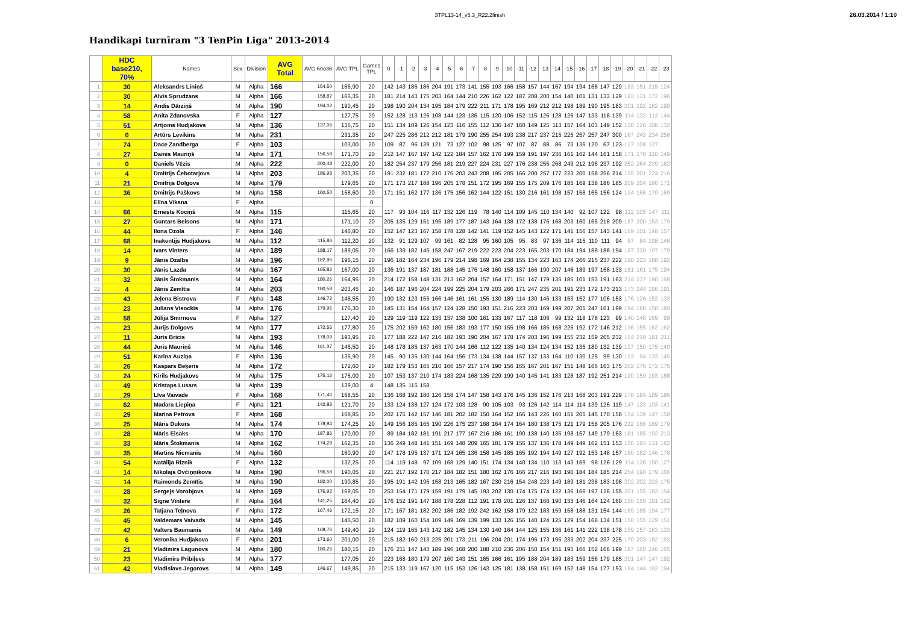3TPL13-14_v5.3_R22.2finish
26.03.2014 / 1:10
Handikapi turnīram "3 TenPin Liga" 2013-2014
| | HDC base210, 70% | Names | Sex | Division | AVG Total | AVG 6no36 | AVG TPL | Games TPL | 0 | -1 | -2 | -3 | -4 | -5 | -6 | -7 | -8 | -9 | -10 | -11 | -12 | -13 | -14 | -15 | -16 | -17 | -18 | -19 | -20 | -21 | -22 | -23 |
| --- | --- | --- | --- | --- | --- | --- | --- | --- | --- | --- | --- | --- | --- | --- | --- | --- | --- | --- | --- | --- | --- | --- | --- | --- | --- | --- | --- | --- | --- | --- | --- | --- |
| 1 | 30 | Aleksandrs Liniņš | M | Alpha | 166 | 154,50 | 166,90 | 20 | 142 | 143 | 186 | 186 | 204 | 191 | 173 | 141 | 155 | 193 | 166 | 158 | 157 | 144 | 167 | 194 | 194 | 168 | 147 | 129 | 183 | 151 | 215 | 124 |
| 2 | 30 | Alvis Sprudzans | M | Alpha | 166 | 158,87 | 166,35 | 20 | 181 | 214 | 143 | 175 | 203 | 164 | 144 | 210 | 226 | 162 | 122 | 187 | 208 | 200 | 154 | 140 | 101 | 131 | 133 | 129 | 183 | 131 | 172 | 196 |
| 3 | 14 | Andis Dārziņš | M | Alpha | 190 | 194,02 | 190,45 | 20 | 198 | 190 | 204 | 134 | 195 | 184 | 179 | 222 | 211 | 171 | 178 | 195 | 169 | 212 | 212 | 198 | 189 | 190 | 195 | 183 | 201 | 192 | 182 | 190 |
| 4 | 58 | Anita Zdanovska | F | Alpha | 127 | | 127,75 | 20 | 152 | 128 | 113 | 126 | 108 | 144 | 123 | 136 | 115 | 120 | 106 | 152 | 115 | 126 | 128 | 126 | 147 | 133 | 118 | 139 | 114 | 132 | 113 | 144 |
| 5 | 51 | Artjoms Hudjakovs | M | Alpha | 136 | 137,06 | 136,75 | 20 | 151 | 134 | 109 | 126 | 154 | 123 | 116 | 155 | 112 | 136 | 147 | 160 | 149 | 125 | 113 | 157 | 164 | 103 | 149 | 152 | 130 | 126 | 108 | 132 |
| 6 | 0 | Artūrs Levikins | M | Alpha | 231 | | 231,35 | 20 | 247 | 225 | 286 | 212 | 212 | 181 | 179 | 190 | 255 | 254 | 193 | 238 | 217 | 237 | 215 | 225 | 257 | 257 | 247 | 300 | 167 | 243 | 234 | 258 |
| 7 | 74 | Dace Zandberga | F | Alpha | 103 | | 103,00 | 20 | 109 | 87 | 96 | 139 | 121 | 73 | 127 | 102 | 98 | 125 | 97 | 107 | 87 | 88 | 86 | 73 | 135 | 120 | 67 | 123 | 127 | 108 | 127 | |
| 8 | 27 | Dainis Mauriņš | M | Alpha | 171 | 156,58 | 171,70 | 20 | 212 | 147 | 167 | 197 | 142 | 122 | 184 | 157 | 162 | 176 | 199 | 159 | 191 | 197 | 236 | 161 | 162 | 144 | 161 | 158 | 171 | 178 | 110 | 149 |
| 9 | 0 | Daniels Vēzis | M | Alpha | 222 | 200,48 | 222,00 | 20 | 182 | 254 | 237 | 179 | 256 | 181 | 219 | 227 | 224 | 231 | 227 | 176 | 238 | 255 | 268 | 249 | 212 | 196 | 237 | 192 | 252 | 264 | 239 | 182 |
| 10 | 4 | Dmitrijs Čebotarjovs | M | Alpha | 203 | 186,98 | 203,35 | 20 | 191 | 232 | 181 | 172 | 210 | 176 | 203 | 243 | 208 | 195 | 205 | 166 | 200 | 257 | 177 | 223 | 200 | 158 | 256 | 214 | 155 | 201 | 224 | 216 |
| 11 | 21 | Dmitrijs Dolgovs | M | Alpha | 179 | | 179,65 | 20 | 171 | 173 | 217 | 188 | 196 | 205 | 178 | 151 | 172 | 195 | 169 | 155 | 175 | 209 | 176 | 185 | 169 | 138 | 186 | 185 | 209 | 204 | 180 | 171 |
| 12 | 36 | Dmitrijs Paškovs | M | Alpha | 158 | 160,50 | 158,60 | 20 | 171 | 151 | 162 | 177 | 136 | 175 | 156 | 162 | 144 | 122 | 151 | 130 | 216 | 161 | 198 | 157 | 158 | 165 | 156 | 124 | 134 | 166 | 179 | 169 |
| 13 | | Elīna Vīksna | F | Alpha | | | | 0 | | | | | | | | | | | | | | | | | | | | | | | | |
| 14 | 66 | Ernests Kociņš | M | Alpha | 115 | | 115,65 | 20 | 117 | 93 | 104 | 116 | 117 | 132 | 126 | 119 | 78 | 140 | 114 | 109 | 145 | 110 | 134 | 140 | 92 | 107 | 122 | 98 | 112 | 105 | 147 | 111 |
| 15 | 27 | Guntars Beisons | M | Alpha | 171 | | 171,10 | 20 | 205 | 135 | 129 | 151 | 195 | 189 | 177 | 187 | 143 | 164 | 138 | 172 | 138 | 176 | 168 | 203 | 160 | 165 | 218 | 209 | 187 | 200 | 153 | 179 |
| 16 | 44 | Ilona Ozola | F | Alpha | 146 | | 146,80 | 20 | 152 | 147 | 123 | 167 | 158 | 178 | 128 | 142 | 141 | 119 | 152 | 145 | 143 | 122 | 171 | 141 | 156 | 157 | 143 | 141 | 169 | 101 | 148 | 157 |
| 17 | 68 | Inakentijs Hudjakovs | M | Alpha | 112 | 115,86 | 112,20 | 20 | 132 | 91 | 129 | 107 | 99 | 161 | 82 | 128 | 95 | 160 | 105 | 95 | 83 | 97 | 136 | 114 | 115 | 110 | 111 | 94 | 87 | 84 | 108 | 146 |
| 18 | 14 | Ivars Vinters | M | Alpha | 189 | 188,17 | 189,05 | 20 | 166 | 139 | 182 | 145 | 158 | 247 | 167 | 219 | 222 | 223 | 204 | 223 | 165 | 203 | 170 | 184 | 194 | 188 | 188 | 194 | 187 | 230 | 197 | 179 |
| 19 | 9 | Jānis Dzalbs | M | Alpha | 196 | 182,96 | 196,15 | 20 | 196 | 182 | 164 | 234 | 196 | 179 | 214 | 198 | 169 | 164 | 238 | 155 | 134 | 223 | 163 | 174 | 266 | 215 | 237 | 222 | 190 | 223 | 188 | 192 |
| 20 | 30 | Jānis Lazda | M | Alpha | 167 | 165,82 | 167,00 | 20 | 136 | 191 | 137 | 187 | 181 | 188 | 145 | 176 | 148 | 160 | 158 | 137 | 166 | 190 | 207 | 146 | 189 | 197 | 168 | 133 | 151 | 161 | 175 | 194 |
| 21 | 32 | Jānis Štokmanis | M | Alpha | 164 | 180,26 | 164,95 | 20 | 214 | 172 | 158 | 148 | 131 | 213 | 162 | 204 | 157 | 164 | 171 | 151 | 147 | 179 | 135 | 185 | 101 | 153 | 191 | 163 | 214 | 237 | 190 | 168 |
| 22 | 4 | Jānis Zemītis | M | Alpha | 203 | 180,58 | 203,45 | 20 | 146 | 187 | 196 | 204 | 224 | 199 | 225 | 204 | 179 | 203 | 266 | 171 | 247 | 235 | 201 | 191 | 233 | 172 | 173 | 213 | 173 | 244 | 196 | 191 |
| 23 | 43 | Jeļena Bistrova | F | Alpha | 148 | 146,72 | 148,55 | 20 | 190 | 132 | 123 | 155 | 166 | 146 | 161 | 161 | 155 | 130 | 189 | 114 | 130 | 145 | 133 | 153 | 152 | 177 | 106 | 153 | 176 | 126 | 152 | 133 |
| 24 | 23 | Julians Visockis | M | Alpha | 176 | 179,96 | 176,30 | 20 | 145 | 131 | 154 | 164 | 157 | 124 | 128 | 150 | 193 | 151 | 216 | 223 | 203 | 169 | 199 | 207 | 205 | 247 | 161 | 199 | 194 | 188 | 158 | 180 |
| 25 | 58 | Jūlija Smirnova | F | Alpha | 127 | | 127,40 | 20 | 129 | 119 | 119 | 122 | 133 | 137 | 138 | 100 | 161 | 133 | 167 | 117 | 118 | 106 | 99 | 132 | 118 | 178 | 123 | 99 | 140 | 148 | 169 | 99 |
| 26 | 23 | Jurijs Dolgovs | M | Alpha | 177 | 172,56 | 177,80 | 20 | 175 | 202 | 159 | 162 | 180 | 156 | 183 | 193 | 177 | 150 | 155 | 198 | 166 | 185 | 168 | 225 | 192 | 172 | 146 | 212 | 136 | 155 | 162 | 162 |
| 27 | 11 | Juris Bricis | M | Alpha | 193 | 178,09 | 193,95 | 20 | 177 | 188 | 222 | 147 | 216 | 182 | 193 | 190 | 204 | 167 | 178 | 174 | 203 | 196 | 199 | 155 | 232 | 159 | 265 | 232 | 164 | 219 | 181 | 211 |
| 28 | 44 | Juris Mauriņš | M | Alpha | 146 | 161,37 | 146,50 | 20 | 148 | 178 | 185 | 137 | 163 | 170 | 144 | 166 | 112 | 122 | 135 | 140 | 134 | 124 | 134 | 152 | 135 | 180 | 132 | 139 | 137 | 150 | 175 | 140 |
| 29 | 51 | Karina Auziņa | F | Alpha | 136 | | 136,90 | 20 | 145 | 90 | 135 | 130 | 144 | 164 | 156 | 173 | 134 | 138 | 144 | 157 | 137 | 133 | 164 | 110 | 130 | 125 | 99 | 130 | 123 | 94 | 123 | 145 |
| 30 | 26 | Kaspars Beķeris | M | Alpha | 172 | | 172,60 | 20 | 182 | 179 | 153 | 165 | 210 | 166 | 157 | 217 | 174 | 190 | 156 | 165 | 167 | 201 | 167 | 151 | 148 | 166 | 163 | 175 | 202 | 176 | 172 | 175 |
| 31 | 24 | Kirils Hudjakovs | M | Alpha | 175 | 175,12 | 175,00 | 20 | 107 | 153 | 137 | 210 | 174 | 183 | 224 | 168 | 135 | 229 | 199 | 140 | 145 | 141 | 183 | 128 | 187 | 192 | 251 | 214 | 190 | 159 | 193 | 188 |
| 32 | 49 | Kristaps Lusars | M | Alpha | 139 | | 139,00 | 4 | 148 | 135 | 115 | 158 | | | | | | | | | | | | | | | | | | | | |
| 33 | 29 | Līva Vaivade | F | Alpha | 168 | 171,46 | 168,55 | 20 | 136 | 168 | 192 | 180 | 126 | 158 | 174 | 147 | 158 | 143 | 176 | 145 | 136 | 152 | 176 | 213 | 168 | 203 | 191 | 229 | 178 | 184 | 189 | 186 |
| 34 | 62 | Madara Liepiņa | F | Alpha | 121 | 142,83 | 121,70 | 20 | 133 | 124 | 138 | 127 | 124 | 172 | 103 | 128 | 90 | 105 | 103 | 93 | 126 | 142 | 114 | 114 | 114 | 139 | 126 | 119 | 147 | 123 | 103 | 141 |
| 35 | 29 | Marina Petrova | F | Alpha | 168 | | 168,85 | 20 | 202 | 175 | 142 | 157 | 146 | 181 | 202 | 182 | 150 | 164 | 152 | 166 | 143 | 226 | 160 | 151 | 205 | 145 | 170 | 158 | 154 | 139 | 147 | 158 |
| 36 | 25 | Māris Dukurs | M | Alpha | 174 | 178,94 | 174,25 | 20 | 149 | 156 | 185 | 165 | 190 | 226 | 175 | 237 | 168 | 164 | 174 | 164 | 180 | 138 | 175 | 121 | 179 | 158 | 205 | 176 | 212 | 166 | 169 | 179 |
| 37 | 28 | Māris Eisaks | M | Alpha | 170 | 187,86 | 170,00 | 20 | 89 | 184 | 182 | 181 | 191 | 217 | 177 | 167 | 216 | 186 | 161 | 190 | 138 | 140 | 135 | 198 | 157 | 149 | 179 | 163 | 181 | 185 | 192 | 213 |
| 38 | 33 | Māris Štokmanis | M | Alpha | 162 | 174,28 | 162,35 | 20 | 136 | 249 | 148 | 141 | 151 | 169 | 148 | 209 | 165 | 181 | 179 | 156 | 137 | 136 | 178 | 149 | 149 | 162 | 151 | 153 | 156 | 193 | 131 | 182 |
| 39 | 35 | Martins Nicmanis | M | Alpha | 160 | | 160,90 | 20 | 147 | 178 | 195 | 137 | 171 | 124 | 165 | 136 | 158 | 145 | 185 | 165 | 192 | 194 | 149 | 127 | 192 | 153 | 148 | 157 | 160 | 182 | 146 | 178 |
| 40 | 54 | Natālija Riznik | F | Alpha | 132 | | 132,25 | 20 | 114 | 119 | 148 | 97 | 109 | 168 | 129 | 140 | 151 | 174 | 134 | 140 | 134 | 110 | 113 | 143 | 169 | 98 | 126 | 129 | 114 | 126 | 150 | 127 |
| 41 | 14 | Nikolajs Ovčiņņikovs | M | Alpha | 190 | 196,58 | 190,05 | 20 | 221 | 217 | 192 | 170 | 217 | 184 | 182 | 151 | 180 | 162 | 176 | 166 | 217 | 216 | 193 | 190 | 184 | 184 | 185 | 214 | 254 | 190 | 179 | 166 |
| 42 | 14 | Raimonds Zemītis | M | Alpha | 190 | 182,00 | 190,85 | 20 | 195 | 191 | 142 | 195 | 158 | 213 | 165 | 182 | 167 | 230 | 216 | 154 | 248 | 223 | 149 | 189 | 181 | 238 | 183 | 198 | 202 | 202 | 223 | 175 |
| 43 | 28 | Sergejs Vorobjovs | M | Alpha | 169 | 176,92 | 169,05 | 20 | 253 | 154 | 171 | 179 | 159 | 191 | 179 | 145 | 193 | 202 | 130 | 174 | 175 | 174 | 122 | 136 | 166 | 197 | 126 | 155 | 201 | 155 | 183 | 154 |
| 44 | 32 | Signe Vintere | F | Alpha | 164 | 141,25 | 164,40 | 20 | 176 | 152 | 191 | 147 | 188 | 178 | 228 | 112 | 191 | 178 | 201 | 126 | 137 | 166 | 190 | 133 | 146 | 164 | 124 | 160 | 150 | 156 | 181 | 162 |
| 45 | 26 | Tatjana Teļnova | F | Alpha | 172 | 167,46 | 172,15 | 20 | 171 | 167 | 181 | 182 | 202 | 186 | 182 | 192 | 242 | 162 | 158 | 179 | 122 | 183 | 159 | 158 | 188 | 131 | 154 | 144 | 169 | 185 | 194 | 177 |
| 46 | 45 | Valdemars Vaivads | M | Alpha | 145 | | 145,50 | 20 | 182 | 109 | 160 | 154 | 109 | 149 | 169 | 139 | 199 | 133 | 126 | 156 | 140 | 124 | 125 | 129 | 154 | 168 | 134 | 151 | 150 | 155 | 129 | 151 |
| 47 | 42 | Valters Baumanis | M | Alpha | 149 | 168,76 | 149,40 | 20 | 124 | 119 | 165 | 143 | 142 | 182 | 145 | 134 | 130 | 140 | 164 | 144 | 125 | 155 | 136 | 161 | 141 | 222 | 138 | 178 | 159 | 157 | 163 | 133 |
| 48 | 6 | Veronika Hudjakova | F | Alpha | 201 | 173,60 | 201,00 | 20 | 215 | 182 | 160 | 213 | 225 | 201 | 173 | 211 | 196 | 204 | 201 | 174 | 196 | 173 | 195 | 233 | 202 | 204 | 237 | 225 | 170 | 203 | 182 | 193 |
| 49 | 21 | Vladimirs Lagunovs | M | Alpha | 180 | 180,26 | 180,15 | 20 | 176 | 211 | 147 | 143 | 189 | 196 | 168 | 200 | 188 | 210 | 236 | 206 | 150 | 154 | 151 | 195 | 166 | 152 | 166 | 199 | 187 | 160 | 240 | 165 |
| 50 | 23 | Vladimirs Pribiļevs | M | Alpha | 177 | | 177,05 | 20 | 223 | 168 | 180 | 179 | 207 | 160 | 143 | 151 | 165 | 166 | 161 | 195 | 188 | 204 | 189 | 183 | 159 | 156 | 179 | 185 | 201 | 147 | 147 | 192 |
| 51 | 42 | Vladislavs Jegorovs | M | Alpha | 149 | 146,67 | 149,85 | 20 | 215 | 133 | 119 | 167 | 120 | 115 | 153 | 126 | 143 | 125 | 181 | 138 | 158 | 151 | 169 | 152 | 148 | 154 | 177 | 153 | 184 | 144 | 192 | 194 |